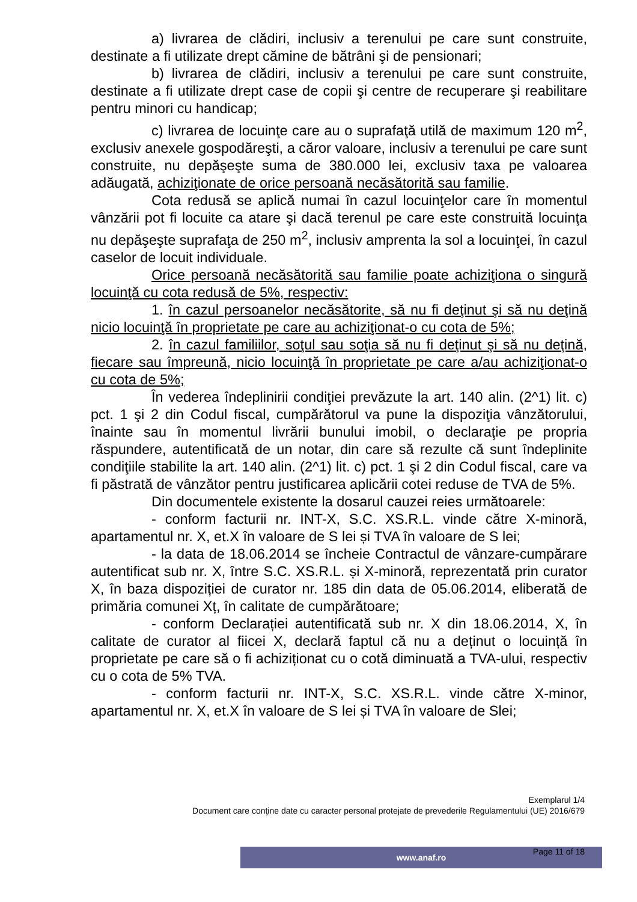a) livrarea de clădiri, inclusiv a terenului pe care sunt construite, destinate a fi utilizate drept cămine de bătrâni şi de pensionari;
b) livrarea de clădiri, inclusiv a terenului pe care sunt construite, destinate a fi utilizate drept case de copii şi centre de recuperare şi reabilitare pentru minori cu handicap;
c) livrarea de locuinţe care au o suprafaţă utilă de maximum 120 m<sup>2</sup>, exclusiv anexele gospodăreşti, a căror valoare, inclusiv a terenului pe care sunt construite, nu depăşeşte suma de 380.000 lei, exclusiv taxa pe valoarea adăugată, achiziţionate de orice persoană necăsătorită sau familie.
Cota redusă se aplică numai în cazul locuinţelor care în momentul vânzării pot fi locuite ca atare şi dacă terenul pe care este construită locuinţa nu depăşeşte suprafaţa de 250 m<sup>2</sup>, inclusiv amprenta la sol a locuinţei, în cazul caselor de locuit individuale.
Orice persoană necăsătorită sau familie poate achiziţiona o singură locuinţă cu cota redusă de 5%, respectiv:
1. în cazul persoanelor necăsătorite, să nu fi deţinut şi să nu deţină nicio locuinţă în proprietate pe care au achiziţionat-o cu cota de 5%;
2. în cazul familiilor, soţul sau soţia să nu fi deţinut şi să nu deţină, fiecare sau împreună, nicio locuinţă în proprietate pe care a/au achiziţionat-o cu cota de 5%;
În vederea îndeplinirii condiţiei prevăzute la art. 140 alin. (2^1) lit. c) pct. 1 şi 2 din Codul fiscal, cumpărătorul va pune la dispoziţia vânzătorului, înainte sau în momentul livrării bunului imobil, o declaraţie pe propria răspundere, autentificată de un notar, din care să rezulte că sunt îndeplinite condiţiile stabilite la art. 140 alin. (2^1) lit. c) pct. 1 şi 2 din Codul fiscal, care va fi păstrată de vânzător pentru justificarea aplicării cotei reduse de TVA de 5%.
Din documentele existente la dosarul cauzei reies următoarele:
- conform facturii nr. INT-X, S.C. XS.R.L. vinde către X-minoră, apartamentul nr. X, et.X în valoare de S lei și TVA în valoare de S lei;
- la data de 18.06.2014 se încheie Contractul de vânzare-cumpărare autentificat sub nr. X, între S.C. XS.R.L. și X-minoră, reprezentată prin curator X, în baza dispoziției de curator nr. 185 din data de 05.06.2014, eliberată de primăria comunei Xț, în calitate de cumpărătoare;
- conform Declarației autentificată sub nr. X din 18.06.2014, X, în calitate de curator al fiicei X, declară faptul că nu a deținut o locuință în proprietate pe care să o fi achiziționat cu o cotă diminuată a TVA-ului, respectiv cu o cota de 5% TVA.
- conform facturii nr. INT-X, S.C. XS.R.L. vinde către X-minor, apartamentul nr. X, et.X în valoare de S lei și TVA în valoare de Slei;
Exemplarul 1/4
Document care conţine date cu caracter personal protejate de prevederile Regulamentului (UE) 2016/679
www.anaf.ro
Page 11 of 18